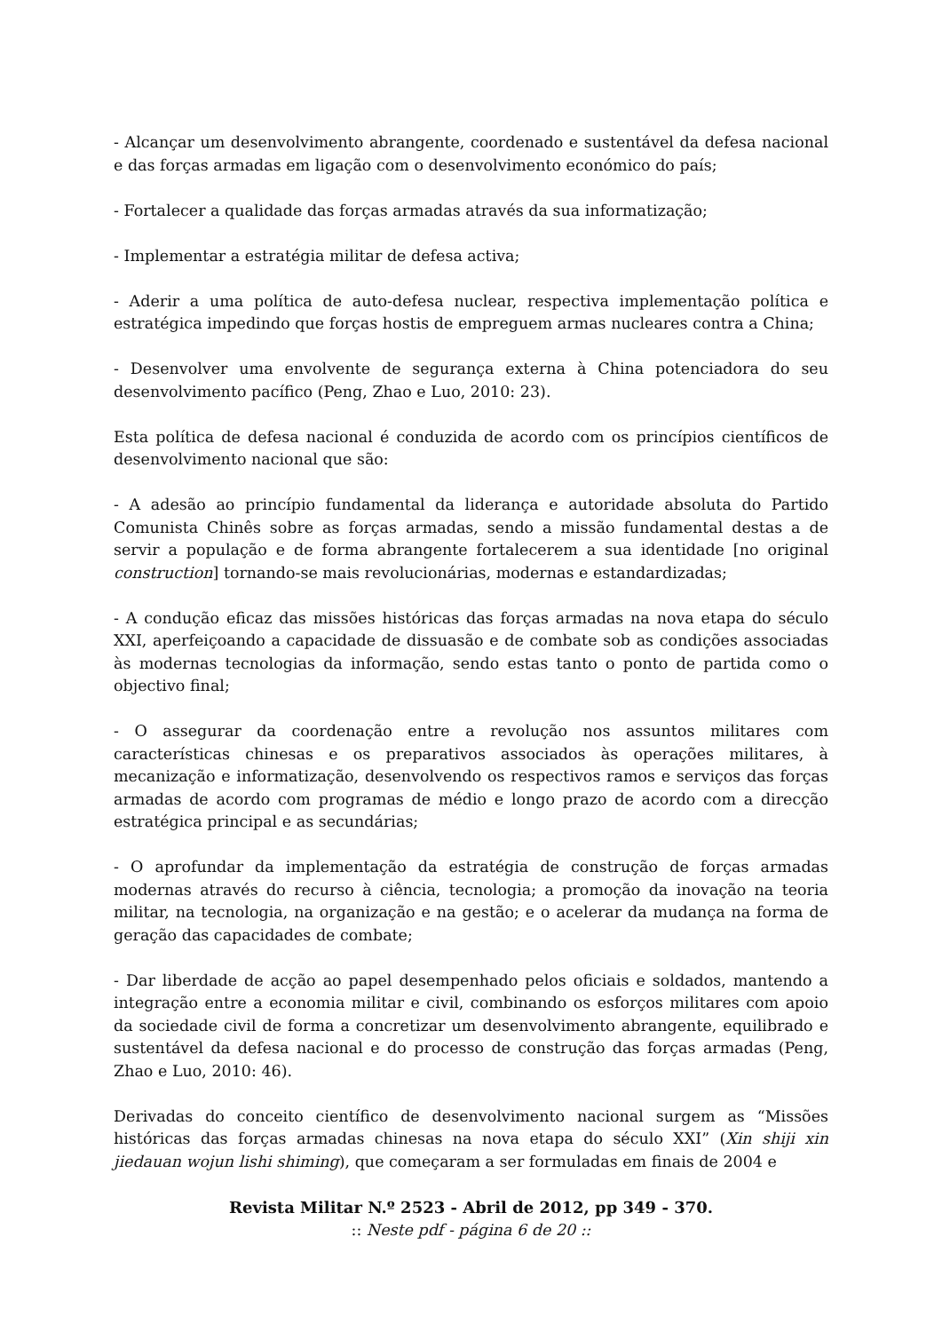- Alcançar um desenvolvimento abrangente, coordenado e sustentável da defesa nacional e das forças armadas em ligação com o desenvolvimento económico do país;
- Fortalecer a qualidade das forças armadas através da sua informatização;
- Implementar a estratégia militar de defesa activa;
- Aderir a uma política de auto-defesa nuclear, respectiva implementação política e estratégica impedindo que forças hostis de empreguem armas nucleares contra a China;
- Desenvolver uma envolvente de segurança externa à China potenciadora do seu desenvolvimento pacífico (Peng, Zhao e Luo, 2010: 23).
Esta política de defesa nacional é conduzida de acordo com os princípios científicos de desenvolvimento nacional que são:
- A adesão ao princípio fundamental da liderança e autoridade absoluta do Partido Comunista Chinês sobre as forças armadas, sendo a missão fundamental destas a de servir a população e de forma abrangente fortalecerem a sua identidade [no original construction] tornando-se mais revolucionárias, modernas e estandardizadas;
- A condução eficaz das missões históricas das forças armadas na nova etapa do século XXI, aperfeiçoando a capacidade de dissuasão e de combate sob as condições associadas às modernas tecnologias da informação, sendo estas tanto o ponto de partida como o objectivo final;
- O assegurar da coordenação entre a revolução nos assuntos militares com características chinesas e os preparativos associados às operações militares, à mecanização e informatização, desenvolvendo os respectivos ramos e serviços das forças armadas de acordo com programas de médio e longo prazo de acordo com a direcção estratégica principal e as secundárias;
- O aprofundar da implementação da estratégia de construção de forças armadas modernas através do recurso à ciência, tecnologia; a promoção da inovação na teoria militar, na tecnologia, na organização e na gestão; e o acelerar da mudança na forma de geração das capacidades de combate;
- Dar liberdade de acção ao papel desempenhado pelos oficiais e soldados, mantendo a integração entre a economia militar e civil, combinando os esforços militares com apoio da sociedade civil de forma a concretizar um desenvolvimento abrangente, equilibrado e sustentável da defesa nacional e do processo de construção das forças armadas (Peng, Zhao e Luo, 2010: 46).
Derivadas do conceito científico de desenvolvimento nacional surgem as “Missões históricas das forças armadas chinesas na nova etapa do século XXI” (Xin shiji xin jiedauan wojun lishi shiming), que começaram a ser formuladas em finais de 2004 e
Revista Militar N.º 2523 - Abril de 2012, pp 349 - 370.
:: Neste pdf - página 6 de 20 ::